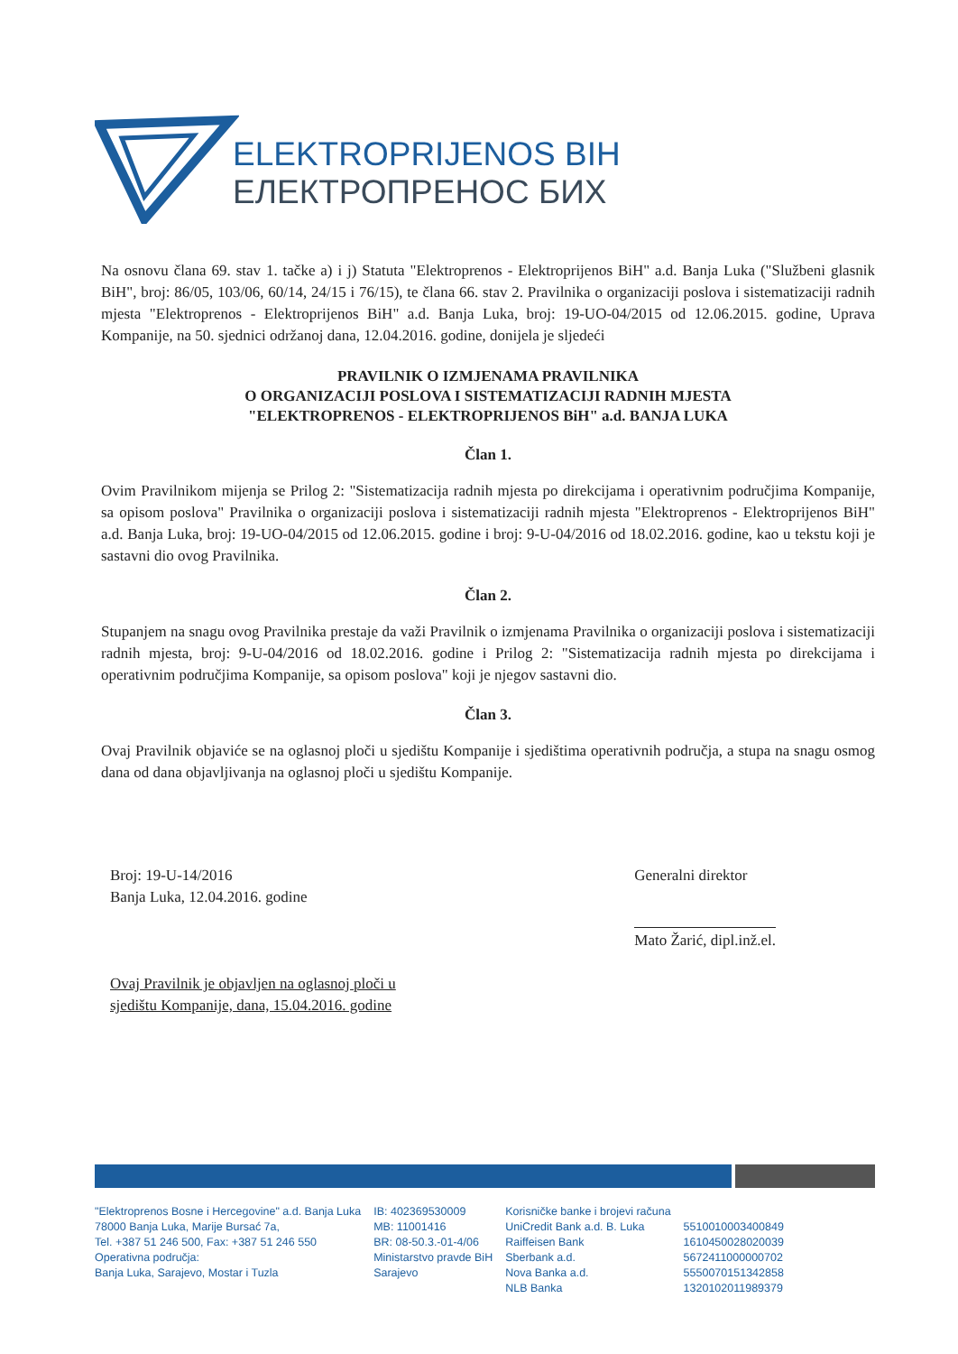ELEKTROPRIJENOS BIH
ЕЛЕКТРОПРЕНОС БИХ
Na osnovu člana 69. stav 1. tačke a) i j) Statuta "Elektroprenos - Elektroprijenos BiH" a.d. Banja Luka ("Službeni glasnik BiH", broj: 86/05, 103/06, 60/14, 24/15 i 76/15), te člana 66. stav 2. Pravilnika o organizaciji poslova i sistematizaciji radnih mjesta "Elektroprenos - Elektroprijenos BiH" a.d. Banja Luka, broj: 19-UO-04/2015 od 12.06.2015. godine, Uprava Kompanije, na 50. sjednici održanoj dana, 12.04.2016. godine, donijela je sljedeći
PRAVILNIK O IZMJENAMA PRAVILNIKA
O ORGANIZACIJI POSLOVA I SISTEMATIZACIJI RADNIH MJESTA
"ELEKTROPRENOS - ELEKTROPRIJENOS BiH" a.d. BANJA LUKA
Član 1.
Ovim Pravilnikom mijenja se Prilog 2: "Sistematizacija radnih mjesta po direkcijama i operativnim područjima Kompanije, sa opisom poslova" Pravilnika o organizaciji poslova i sistematizaciji radnih mjesta "Elektroprenos - Elektroprijenos BiH" a.d. Banja Luka, broj: 19-UO-04/2015 od 12.06.2015. godine i broj: 9-U-04/2016 od 18.02.2016. godine, kao u tekstu koji je sastavni dio ovog Pravilnika.
Član 2.
Stupanjem na snagu ovog Pravilnika prestaje da važi Pravilnik o izmjenama Pravilnika o organizaciji poslova i sistematizaciji radnih mjesta, broj: 9-U-04/2016 od 18.02.2016. godine i Prilog 2: "Sistematizacija radnih mjesta po direkcijama i operativnim područjima Kompanije, sa opisom poslova" koji je njegov sastavni dio.
Član 3.
Ovaj Pravilnik objaviće se na oglasnoj ploči u sjedištu Kompanije i sjedištima operativnih područja, a stupa na snagu osmog dana od dana objavljivanja na oglasnoj ploči u sjedištu Kompanije.
Broj: 19-U-14/2016
Banja Luka, 12.04.2016. godine
Ovaj Pravilnik je objavljen na oglasnoj ploči u
sjedištu Kompanije, dana, 15.04.2016. godine
Generalni direktor
Mato Žarić, dipl.inž.el.
"Elektroprenos Bosne i Hercegovine" a.d. Banja Luka
78000 Banja Luka, Marije Bursać 7a,
Tel. +387 51 246 500, Fax: +387 51 246 550
Operativna područja:
Banja Luka, Sarajevo, Mostar i Tuzla
IB: 402369530009
MB: 11001416
BR: 08-50.3.-01-4/06
Ministarstvo pravde BiH
Sarajevo
Korisničke banke i brojevi računa
UniCredit Bank a.d. B. Luka
Raiffeisen Bank
Sberbank a.d.
Nova Banka a.d.
NLB Banka
5510010003400849
1610450028020039
5672411000000702
5550070151342858
1320102011989379